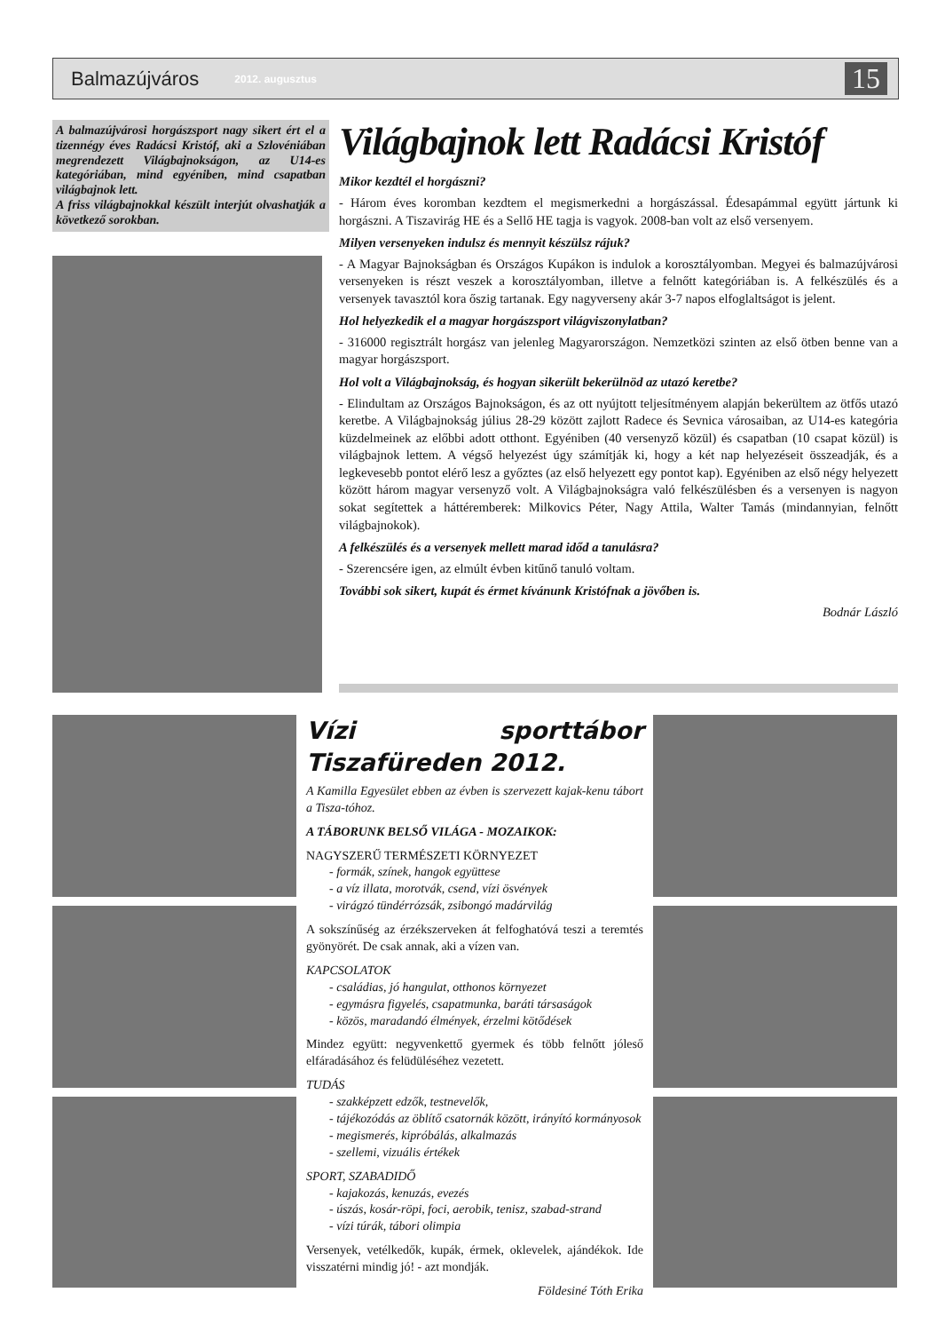Balmazújváros 2012. augusztus 15
A balmazújvárosi horgászsport nagy sikert ért el a tizennégy éves Radácsi Kristóf, aki a Szlovéniában megrendezett Világbajnokságon, az U14-es kategóriában, mind egyéniben, mind csapatban világbajnok lett.
A friss világbajnokkal készült interjút olvashatják a következő sorokban.
Világbajnok lett Radácsi Kristóf
Mikor kezdtél el horgászni?
- Három éves koromban kezdtem el megismerkedni a horgászással. Édesapámmal együtt jártunk ki horgászni. A Tiszavirág HE és a Sellő HE tagja is vagyok. 2008-ban volt az első versenyem.
Milyen versenyeken indulsz és mennyit készülsz rájuk?
- A Magyar Bajnokságban és Országos Kupákon is indulok a korosztályomban. Megyei és balmazújvárosi versenyeken is részt veszek a korosztályomban, illetve a felnőtt kategóriában is. A felkészülés és a versenyek tavasztól kora őszig tartanak. Egy nagyverseny akár 3-7 napos elfoglaltságot is jelent.
Hol helyezkedik el a magyar horgászsport világviszonylatban?
- 316000 regisztrált horgász van jelenleg Magyarországon. Nemzetközi szinten az első ötben benne van a magyar horgászsport.
Hol volt a Világbajnokság, és hogyan sikerült bekerülnöd az utazó keretbe?
- Elindultam az Országos Bajnokságon, és az ott nyújtott teljesítményem alapján bekerültem az ötfős utazó keretbe. A Világbajnokság július 28-29 között zajlott Radece és Sevnica városaiban, az U14-es kategória küzdelmeinek az előbbi adott otthont. Egyéniben (40 versenyző közül) és csapatban (10 csapat közül) is világbajnok lettem. A végső helyezést úgy számítják ki, hogy a két nap helyezéseit összeadják, és a legkevesebb pontot elérő lesz a győztes (az első helyezett egy pontot kap). Egyéniben az első négy helyezett között három magyar versenyző volt. A Világbajnokságra való felkészülésben és a versenyen is nagyon sokat segítettek a háttéremberek: Milkovics Péter, Nagy Attila, Walter Tamás (mindannyian, felnőtt világbajnokok).
A felkészülés és a versenyek mellett marad időd a tanulásra?
- Szerencsére igen, az elmúlt évben kitűnő tanuló voltam.
További sok sikert, kupát és érmet kívánunk Kristófnak a jövőben is.
Bodnár László
Vízi sporttábor Tiszafüreden 2012.
A Kamilla Egyesület ebben az évben is szervezett kajak-kenu tábort a Tisza-tóhoz.
A TÁBORUNK BELSŐ VILÁGA - MOZAIKOK:
NAGYSZERŰ TERMÉSZETI KÖRNYEZET
- formák, színek, hangok együttese
- a víz illata, morotvák, csend, vízi ösvények
- virágzó tündérrózsák, zsibongó madárvilág
A sokszínűség az érzékszerveken át felfoghatóvá teszi a teremtés gyönyörét. De csak annak, aki a vízen van.
KAPCSOLATOK
- családias, jó hangulat, otthonos környezet
- egymásra figyelés, csapatmunka, baráti társaságok
- közös, maradandó élmények, érzelmi kötődések
Mindez együtt: negyvenkettő gyermek és több felnőtt jóleső elfáradásához és felüdüléséhez vezetett.
TUDÁS
- szakképzett edzők, testnevelők,
- tájékozódás az öblítő csatornák között, irányító kormányosok
- megismerés, kipróbálás, alkalmazás
- szellemi, vizuális értékek
SPORT, SZABADIDŐ
- kajakozás, kenuzás, evezés
- úszás, kosár-röpi, foci, aerobik, tenisz, szabad-strand
- vízi túrák, tábori olimpia
Versenyek, vetélkedők, kupák, érmek, oklevelek, ajándékok. Ide visszatérni mindig jó! - azt mondják.
Földesiné Tóth Erika